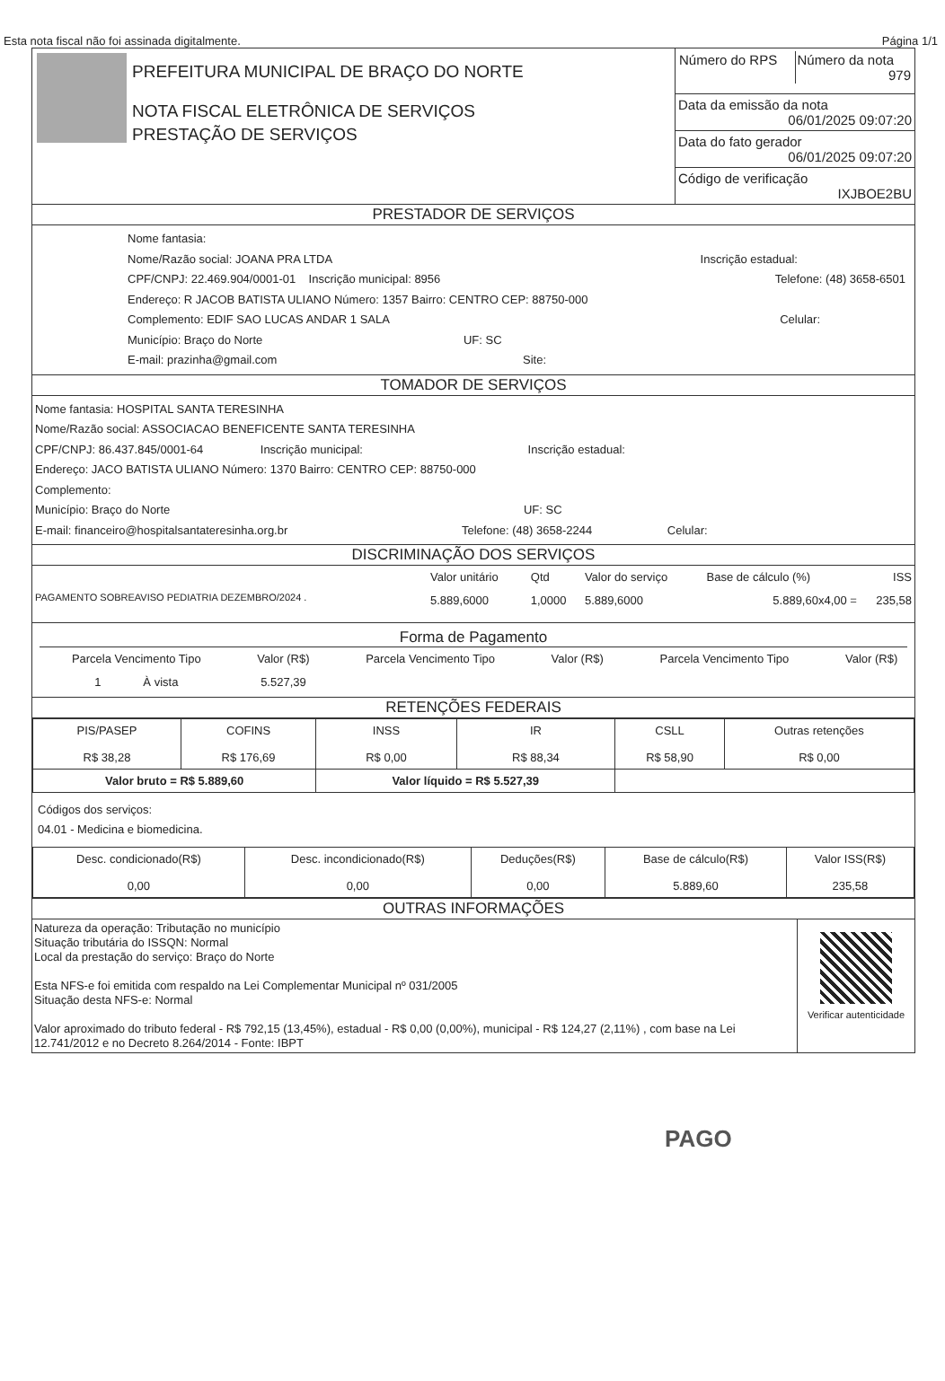Esta nota fiscal não foi assinada digitalmente. Página 1/1
| PREFEITURA MUNICIPAL DE BRAÇO DO NORTE NOTA FISCAL ELETRÔNICA DE SERVIÇOS PRESTAÇÃO DE SERVIÇOS | / Número do RPS / Número da nota 979 / |
| | Data da emissão da nota 06/01/2025 09:07:20 |
| | Data do fato gerador 06/01/2025 09:07:20 |
| | Código de verificação IXJBOE2BU |
PRESTADOR DE SERVIÇOS
Nome fantasia:
Nome/Razão social: JOANA PRA LTDA Inscrição estadual:
CPF/CNPJ: 22.469.904/0001-01 Inscrição municipal: 8956 Telefone: (48) 3658-6501
Endereço: R JACOB BATISTA ULIANO Número: 1357 Bairro: CENTRO CEP: 88750-000
Complemento: EDIF SAO LUCAS ANDAR 1 SALA Celular:
Município: Braço do Norte UF: SC
E-mail: prazinha@gmail.com Site:
TOMADOR DE SERVIÇOS
Nome fantasia: HOSPITAL SANTA TERESINHA
Nome/Razão social: ASSOCIACAO BENEFICENTE SANTA TERESINHA
CPF/CNPJ: 86.437.845/0001-64 Inscrição municipal: Inscrição estadual:
Endereço: JACO BATISTA ULIANO Número: 1370 Bairro: CENTRO CEP: 88750-000
Complemento:
Município: Braço do Norte UF: SC
E-mail: financeiro@hospitalsantateresinha.org.br Telefone: (48) 3658-2244 Celular:
DISCRIMINAÇÃO DOS SERVIÇOS
| | Valor unitário | Qtd | Valor do serviço | Base de cálculo (%) | ISS |
| PAGAMENTO SOBREAVISO PEDIATRIA DEZEMBRO/2024 . | 5.889,6000 | 1,0000 | 5.889,6000 | 5.889,60x4,00 = | 235,58 |
Forma de Pagamento
| Parcela Vencimento Tipo | Valor (R$) | Parcela Vencimento Tipo | Valor (R$) | Parcela Vencimento Tipo | Valor (R$) |
| 1 À vista | 5.527,39 | | | | |
RETENÇÕES FEDERAIS
| PIS/PASEP R$ 38,28 | COFINS R$ 176,69 | INSS R$ 0,00 | IR R$ 88,34 | CSLL R$ 58,90 | Outras retenções R$ 0,00 |
| Valor bruto = R$ 5.889,60 | | Valor líquido = R$ 5.527,39 | | | |
Códigos dos serviços:
04.01 - Medicina e biomedicina.
| Desc. condicionado(R$) 0,00 | Desc. incondicionado(R$) 0,00 | Deduções(R$) 0,00 | Base de cálculo(R$) 5.889,60 | Valor ISS(R$) 235,58 |
OUTRAS INFORMAÇÕES
| Natureza da operação: Tributação no município Situação tributária do ISSQN: Normal Local da prestação do serviço: Braço do Norte Esta NFS-e foi emitida com respaldo na Lei Complementar Municipal nº 031/2005 Situação desta NFS-e: Normal Valor aproximado do tributo federal - R$ 792,15 (13,45%), estadual - R$ 0,00 (0,00%), municipal - R$ 124,27 (2,11%) , com base na Lei 12.741/2012 e no Decreto 8.264/2014 - Fonte: IBPT | Verificar autenticidade |
PAGO